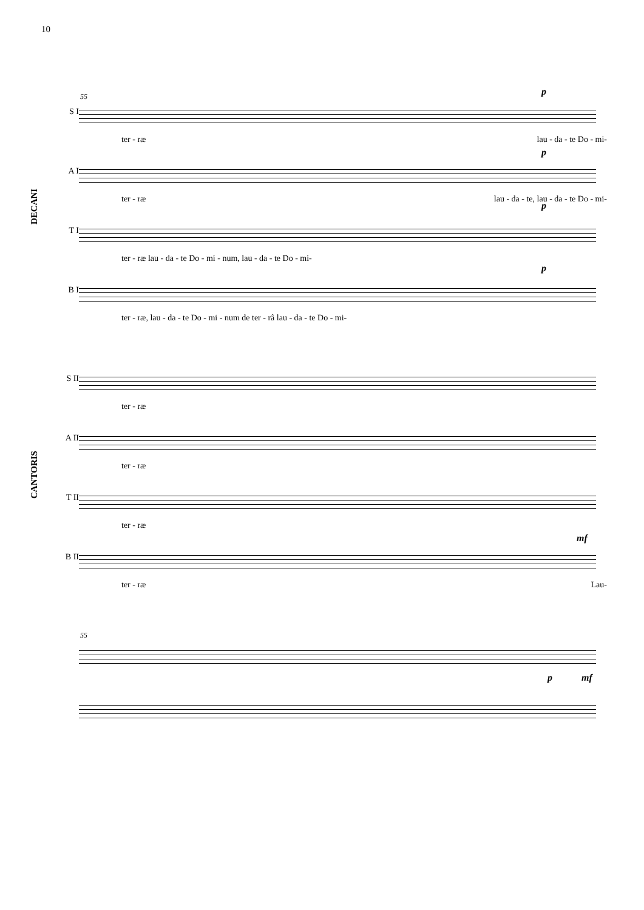10
DECANI
CANTORIS
55 p
S I
ter - ræ lau - da - te Do - mi-
p
A I
ter - ræ lau - da - te, lau - da - te Do - mi-
p
T I
ter - ræ lau - da - te Do - mi - num, lau - da - te Do - mi-
p
B I
ter - ræ, lau - da - te Do - mi - num de ter - râ lau - da - te Do - mi-
S II
ter - ræ
A II
ter - ræ
T II
ter - ræ
mf
B II
ter - ræ Lau-
55
p mf